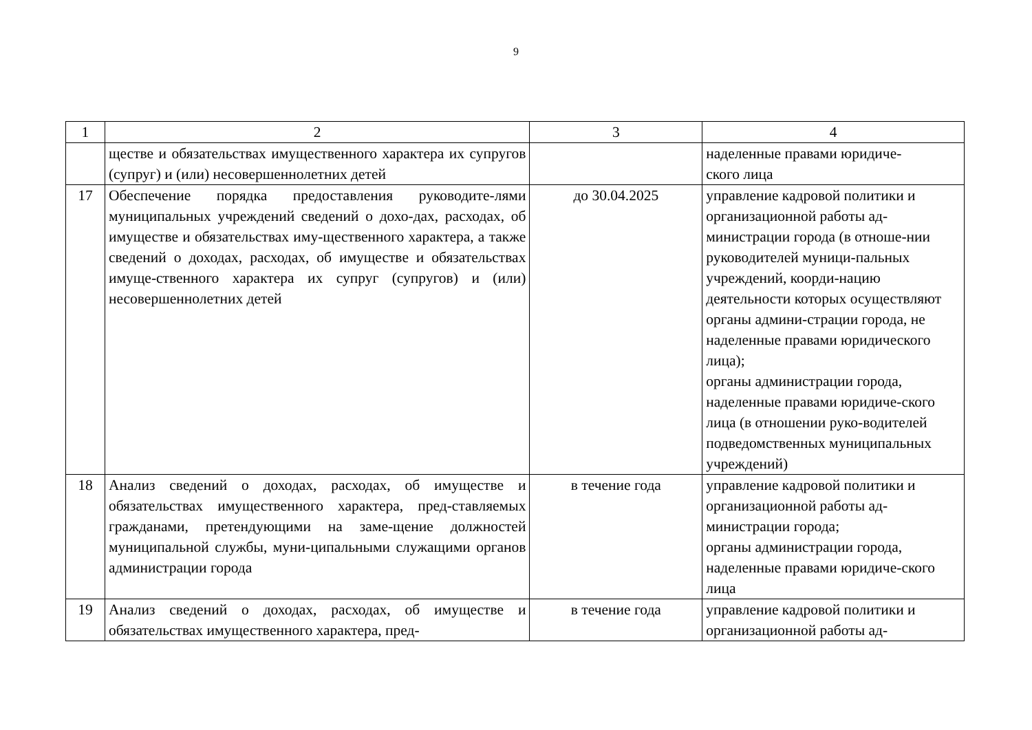9
| 1 | 2 | 3 | 4 |
| | ществе и обязательствах имущественного характера их супругов (супруг) и (или) несовершеннолетних детей | | наделенные правами юридиче- ского лица |
| 17 | Обеспечение порядка предоставления руководите-лями муниципальных учреждений сведений о дохо-дах, расходах, об имуществе и обязательствах иму-щественного характера, а также сведений о доходах, расходах, об имуществе и обязательствах имуще-ственного характера их супруг (супругов) и (или) несовершеннолетних детей | до 30.04.2025 | управление кадровой политики и организационной работы ад-министрации города (в отноше-нии руководителей муници-пальных учреждений, коорди-нацию деятельности которых осуществляют органы админи-страции города, не наделенные правами юридического лица); органы администрации города, наделенные правами юридиче-ского лица (в отношении руко-водителей подведомственных муниципальных учреждений) |
| 18 | Анализ сведений о доходах, расходах, об имуществе и обязательствах имущественного характера, пред-ставляемых гражданами, претендующими на заме-щение должностей муниципальной службы, муни-ципальными служащими органов администрации города | в течение года | управление кадровой политики и организационной работы ад-министрации города; органы администрации города, наделенные правами юридиче-ского лица |
| 19 | Анализ сведений о доходах, расходах, об имуществе и обязательствах имущественного характера, пред- | в течение года | управление кадровой политики и организационной работы ад- |